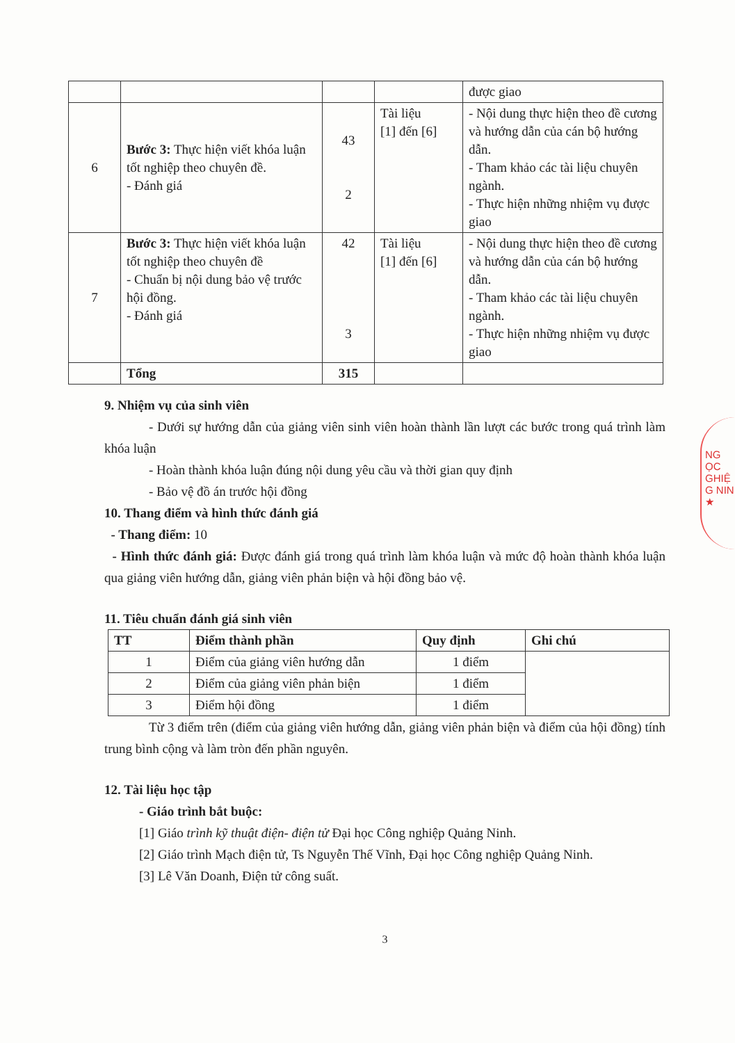| | | | | được giao |
| 6 | Bước 3: Thực hiện viết khóa luận tốt nghiệp theo chuyên đề. - Đánh giá | 43 2 | Tài liệu [1] đến [6] | - Nội dung thực hiện theo đề cương và hướng dẫn của cán bộ hướng dẫn. - Tham khảo các tài liệu chuyên ngành. - Thực hiện những nhiệm vụ được giao |
| 7 | Bước 3: Thực hiện viết khóa luận tốt nghiệp theo chuyên đề - Chuẩn bị nội dung bảo vệ trước hội đồng. - Đánh giá | 42 3 | Tài liệu [1] đến [6] | - Nội dung thực hiện theo đề cương và hướng dẫn của cán bộ hướng dẫn. - Tham khảo các tài liệu chuyên ngành. - Thực hiện những nhiệm vụ được giao |
| | Tổng | 315 | | |
9. Nhiệm vụ của sinh viên
- Dưới sự hướng dẫn của giảng viên sinh viên hoàn thành lần lượt các bước trong quá trình làm khóa luận
- Hoàn thành khóa luận đúng nội dung yêu cầu và thời gian quy định
- Bảo vệ đồ án trước hội đồng
10. Thang điểm và hình thức đánh giá
- Thang điểm: 10
- Hình thức đánh giá: Được đánh giá trong quá trình làm khóa luận và mức độ hoàn thành khóa luận qua giảng viên hướng dẫn, giảng viên phản biện và hội đồng bảo vệ.
11. Tiêu chuẩn đánh giá sinh viên
| TT | Điểm thành phần | Quy định | Ghi chú |
| --- | --- | --- | --- |
| 1 | Điểm của giảng viên hướng dẫn | 1 điểm | |
| 2 | Điểm của giảng viên phản biện | 1 điểm | |
| 3 | Điểm hội đồng | 1 điểm | |
Từ 3 điểm trên (điểm của giảng viên hướng dẫn, giảng viên phản biện và điểm của hội đồng) tính trung bình cộng và làm tròn đến phần nguyên.
12. Tài liệu học tập
- Giáo trình bắt buộc:
[1] Giáo trình kỹ thuật điện- điện tử Đại học Công nghiệp Quảng Ninh.
[2] Giáo trình Mạch điện tử, Ts Nguyễn Thế Vĩnh, Đại học Công nghiệp Quảng Ninh.
[3] Lê Văn Doanh, Điện tử công suất.
3
NG
ỌC
GHIỆ
G NIN
★